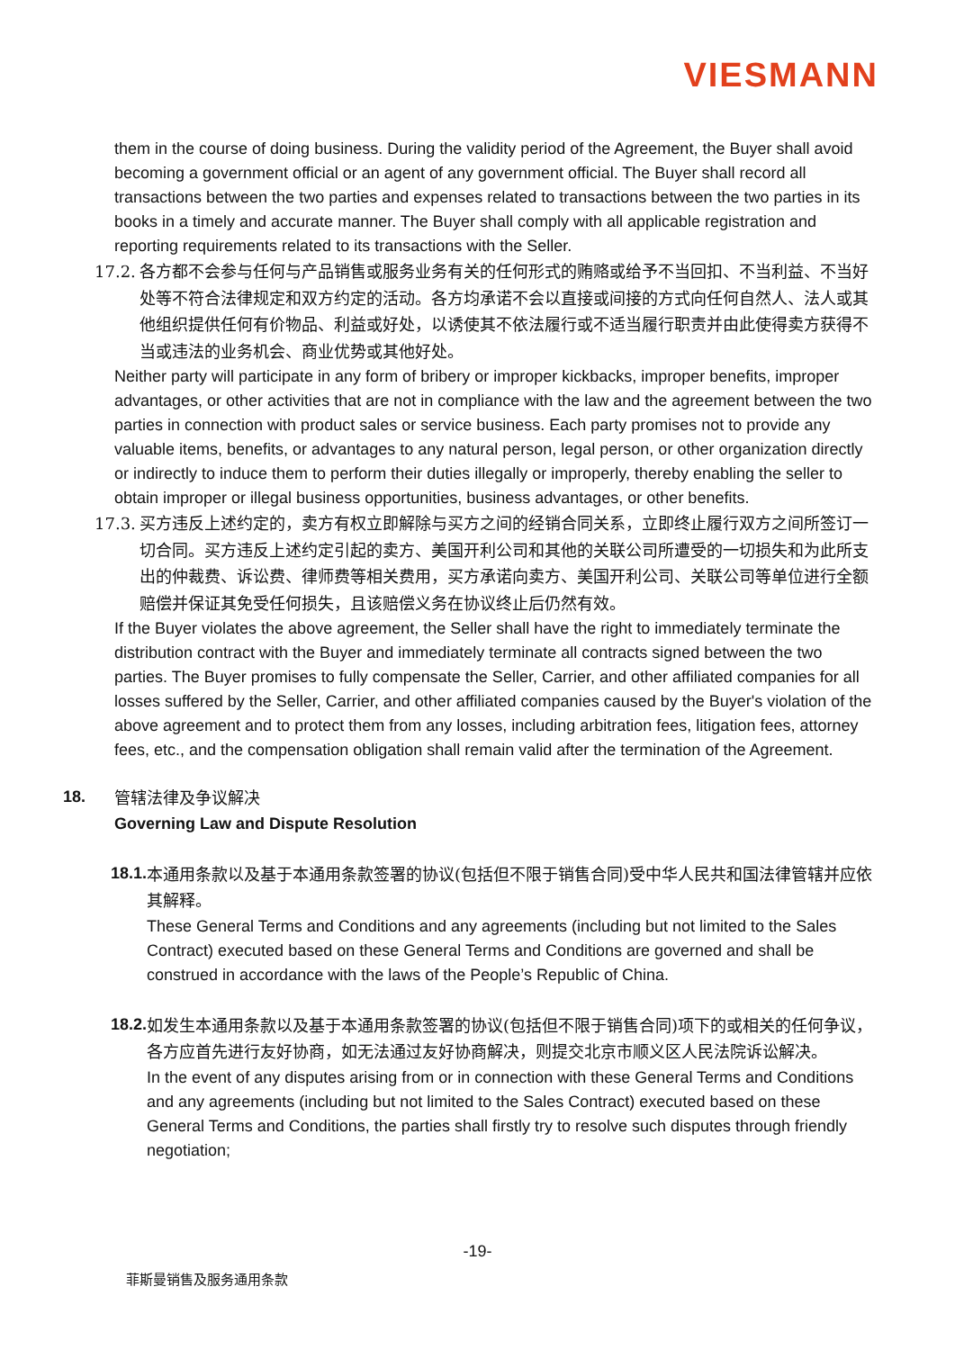VIESMANN
them in the course of doing business. During the validity period of the Agreement, the Buyer shall avoid becoming a government official or an agent of any government official. The Buyer shall record all transactions between the two parties and expenses related to transactions between the two parties in its books in a timely and accurate manner. The Buyer shall comply with all applicable registration and reporting requirements related to its transactions with the Seller.
17.2. 各方都不会参与任何与产品销售或服务业务有关的任何形式的贿赂或给予不当回扣、不当利益、不当好处等不符合法律规定和双方约定的活动。各方均承诺不会以直接或间接的方式向任何自然人、法人或其他组织提供任何有价物品、利益或好处，以诱使其不依法履行或不适当履行职责并由此使得卖方获得不当或违法的业务机会、商业优势或其他好处。
Neither party will participate in any form of bribery or improper kickbacks, improper benefits, improper advantages, or other activities that are not in compliance with the law and the agreement between the two parties in connection with product sales or service business. Each party promises not to provide any valuable items, benefits, or advantages to any natural person, legal person, or other organization directly or indirectly to induce them to perform their duties illegally or improperly, thereby enabling the seller to obtain improper or illegal business opportunities, business advantages, or other benefits.
17.3. 买方违反上述约定的，卖方有权立即解除与买方之间的经销合同关系，立即终止履行双方之间所签订一切合同。买方违反上述约定引起的卖方、美国开利公司和其他的关联公司所遭受的一切损失和为此所支出的仲裁费、诉讼费、律师费等相关费用，买方承诺向卖方、美国开利公司、关联公司等单位进行全额赔偿并保证其免受任何损失，且该赔偿义务在协议终止后仍然有效。
If the Buyer violates the above agreement, the Seller shall have the right to immediately terminate the distribution contract with the Buyer and immediately terminate all contracts signed between the two parties. The Buyer promises to fully compensate the Seller, Carrier, and other affiliated companies for all losses suffered by the Seller, Carrier, and other affiliated companies caused by the Buyer's violation of the above agreement and to protect them from any losses, including arbitration fees, litigation fees, attorney fees, etc., and the compensation obligation shall remain valid after the termination of the Agreement.
18.
管辖法律及争议解决
Governing Law and Dispute Resolution
18.1.
本通用条款以及基于本通用条款签署的协议(包括但不限于销售合同)受中华人民共和国法律管辖并应依其解释。
These General Terms and Conditions and any agreements (including but not limited to the Sales Contract) executed based on these General Terms and Conditions are governed and shall be construed in accordance with the laws of the People’s Republic of China.
18.2.
如发生本通用条款以及基于本通用条款签署的协议(包括但不限于销售合同)项下的或相关的任何争议，各方应首先进行友好协商，如无法通过友好协商解决，则提交北京市顺义区人民法院诉讼解决。
In the event of any disputes arising from or in connection with these General Terms and Conditions and any agreements (including but not limited to the Sales Contract) executed based on these General Terms and Conditions, the parties shall firstly try to resolve such disputes through friendly negotiation;
-19-
菲斯曼销售及服务通用条款